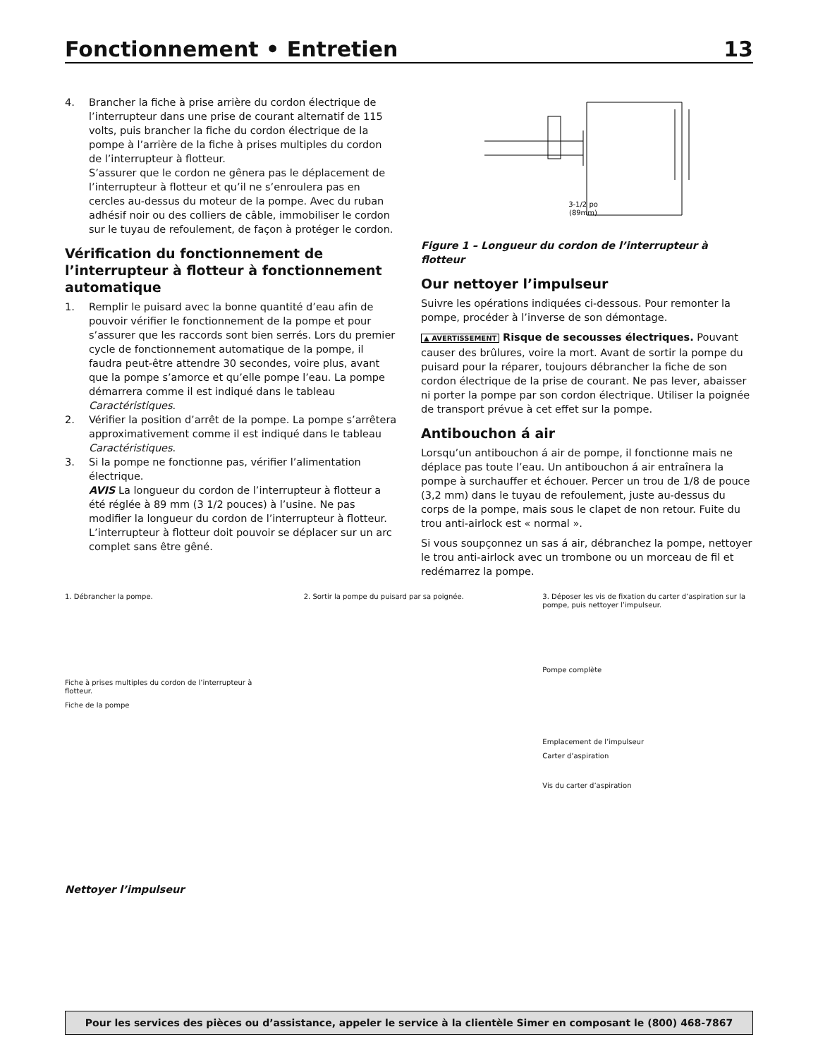Fonctionnement • Entretien 13
4. Brancher la fiche à prise arrière du cordon électrique de l’interrupteur dans une prise de courant alternatif de 115 volts, puis brancher la fiche du cordon électrique de la pompe à l’arrière de la fiche à prises multiples du cordon de l’interrupteur à flotteur.
S’assurer que le cordon ne gênera pas le déplacement de l’interrupteur à flotteur et qu’il ne s’enroulera pas en cercles au-dessus du moteur de la pompe. Avec du ruban adhésif noir ou des colliers de câble, immobiliser le cordon sur le tuyau de refoulement, de façon à protéger le cordon.
Vérification du fonctionnement de l’interrupteur à flotteur à fonctionnement automatique
1. Remplir le puisard avec la bonne quantité d’eau afin de pouvoir vérifier le fonctionnement de la pompe et pour s’assurer que les raccords sont bien serrés. Lors du premier cycle de fonctionnement automatique de la pompe, il faudra peut-être attendre 30 secondes, voire plus, avant que la pompe s’amorce et qu’elle pompe l’eau. La pompe démarrera comme il est indiqué dans le tableau Caractéristiques.
2. Vérifier la position d’arrêt de la pompe. La pompe s’arrêtera approximativement comme il est indiqué dans le tableau Caractéristiques.
3. Si la pompe ne fonctionne pas, vérifier l’alimentation électrique.
AVIS La longueur du cordon de l’interrupteur à flotteur a été réglée à 89 mm (3 1/2 pouces) à l’usine. Ne pas modifier la longueur du cordon de l’interrupteur à flotteur. L’interrupteur à flotteur doit pouvoir se déplacer sur un arc complet sans être gêné.
3-1/2 po
(89mm)
Figure 1 – Longueur du cordon de l’interrupteur à flotteur
Our nettoyer l’impulseur
Suivre les opérations indiquées ci-dessous. Pour remonter la pompe, procéder à l’inverse de son démontage.
▲ AVERTISSEMENT Risque de secousses électriques. Pouvant causer des brûlures, voire la mort. Avant de sortir la pompe du puisard pour la réparer, toujours débrancher la fiche de son cordon électrique de la prise de courant. Ne pas lever, abaisser ni porter la pompe par son cordon électrique. Utiliser la poignée de transport prévue à cet effet sur la pompe.
Antibouchon á air
Lorsqu’un antibouchon á air de pompe, il fonctionne mais ne déplace pas toute l’eau. Un antibouchon á air entraînera la pompe à surchauffer et échouer. Percer un trou de 1/8 de pouce (3,2 mm) dans le tuyau de refoulement, juste au-dessus du corps de la pompe, mais sous le clapet de non retour. Fuite du trou anti-airlock est « normal ».
Si vous soupçonnez un sas á air, débranchez la pompe, nettoyer le trou anti-airlock avec un trombone ou un morceau de fil et redémarrez la pompe.
1. Débrancher la pompe.
Fiche à prises multiples du cordon de l’interrupteur à flotteur.
Fiche de la pompe
2. Sortir la pompe du puisard par sa poignée.
3. Déposer les vis de fixation du carter d’aspiration sur la pompe, puis nettoyer l’impulseur.
Pompe complète
Emplacement de l’impulseur
Carter d’aspiration
Vis du carter d’aspiration
Nettoyer l’impulseur
Pour les services des pièces ou d’assistance, appeler le service à la clientèle Simer en composant le (800) 468-7867